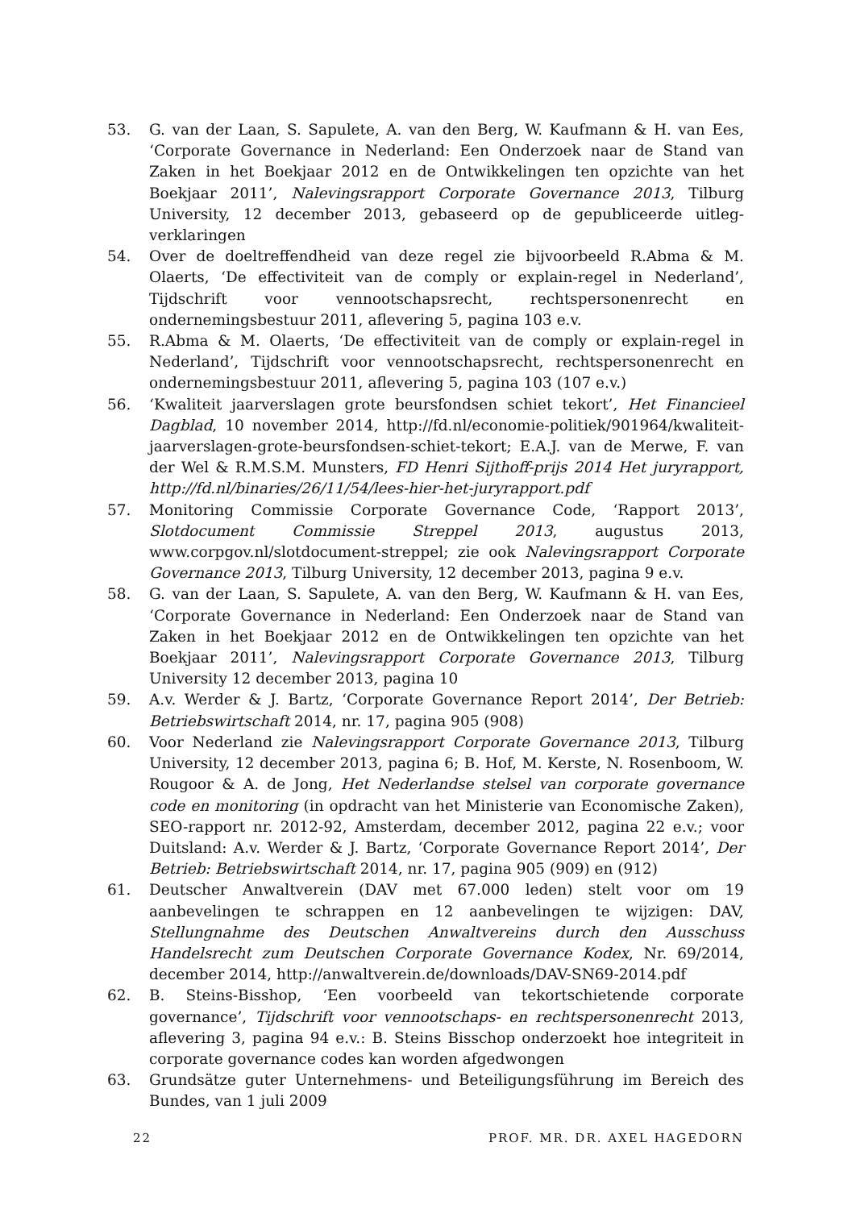53. G. van der Laan, S. Sapulete, A. van den Berg, W. Kaufmann & H. van Ees, ‘Corporate Governance in Nederland: Een Onderzoek naar de Stand van Zaken in het Boekjaar 2012 en de Ontwikkelingen ten opzichte van het Boekjaar 2011’, Nalevingsrapport Corporate Governance 2013, Tilburg University, 12 december 2013, gebaseerd op de gepubliceerde uitleg-verklaringen
54. Over de doeltreffendheid van deze regel zie bijvoorbeeld R.Abma & M. Olaerts, ‘De effectiviteit van de comply or explain-regel in Nederland’, Tijdschrift voor vennootschapsrecht, rechtspersonenrecht en ondernemingsbestuur 2011, aflevering 5, pagina 103 e.v.
55. R.Abma & M. Olaerts, ‘De effectiviteit van de comply or explain-regel in Nederland’, Tijdschrift voor vennootschapsrecht, rechtspersonenrecht en ondernemingsbestuur 2011, aflevering 5, pagina 103 (107 e.v.)
56. ‘Kwaliteit jaarverslagen grote beursfondsen schiet tekort’, Het Financieel Dagblad, 10 november 2014, http://fd.nl/economie-politiek/901964/kwaliteit-jaarverslagen-grote-beursfondsen-schiet-tekort; E.A.J. van de Merwe, F. van der Wel & R.M.S.M. Munsters, FD Henri Sijthoff-prijs 2014 Het juryrapport, http://fd.nl/binaries/26/11/54/lees-hier-het-juryrapport.pdf
57. Monitoring Commissie Corporate Governance Code, ‘Rapport 2013’, Slotdocument Commissie Streppel 2013, augustus 2013, www.corpgov.nl/slotdocument-streppel; zie ook Nalevingsrapport Corporate Governance 2013, Tilburg University, 12 december 2013, pagina 9 e.v.
58. G. van der Laan, S. Sapulete, A. van den Berg, W. Kaufmann & H. van Ees, ‘Corporate Governance in Nederland: Een Onderzoek naar de Stand van Zaken in het Boekjaar 2012 en de Ontwikkelingen ten opzichte van het Boekjaar 2011’, Nalevingsrapport Corporate Governance 2013, Tilburg University 12 december 2013, pagina 10
59. A.v. Werder & J. Bartz, ‘Corporate Governance Report 2014’, Der Betrieb: Betriebswirtschaft 2014, nr. 17, pagina 905 (908)
60. Voor Nederland zie Nalevingsrapport Corporate Governance 2013, Tilburg University, 12 december 2013, pagina 6; B. Hof, M. Kerste, N. Rosenboom, W. Rougoor & A. de Jong, Het Nederlandse stelsel van corporate governance code en monitoring (in opdracht van het Ministerie van Economische Zaken), SEO-rapport nr. 2012-92, Amsterdam, december 2012, pagina 22 e.v.; voor Duitsland: A.v. Werder & J. Bartz, ‘Corporate Governance Report 2014’, Der Betrieb: Betriebswirtschaft 2014, nr. 17, pagina 905 (909) en (912)
61. Deutscher Anwaltverein (DAV met 67.000 leden) stelt voor om 19 aanbevelingen te schrappen en 12 aanbevelingen te wijzigen: DAV, Stellungnahme des Deutschen Anwaltvereins durch den Ausschuss Handelsrecht zum Deutschen Corporate Governance Kodex, Nr. 69/2014, december 2014, http://anwaltverein.de/downloads/DAV-SN69-2014.pdf
62. B. Steins-Bisshop, ‘Een voorbeeld van tekortschietende corporate governance’, Tijdschrift voor vennootschaps- en rechtspersonenrecht 2013, aflevering 3, pagina 94 e.v.: B. Steins Bisschop onderzoekt hoe integriteit in corporate governance codes kan worden afgedwongen
63. Grundsätze guter Unternehmens- und Beteiligungsführung im Bereich des Bundes, van 1 juli 2009
22 PROF. MR. DR. AXEL HAGEDORN